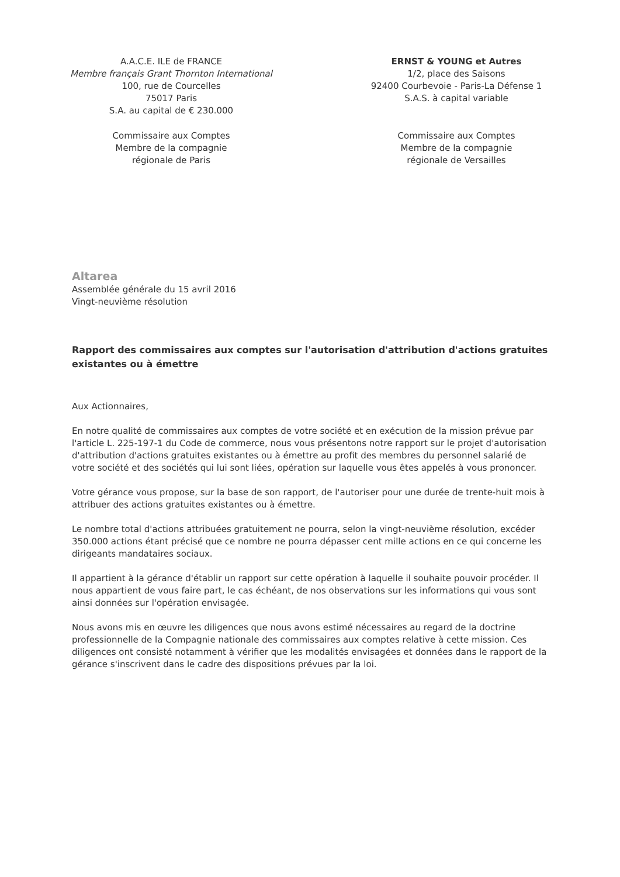A.A.C.E. ILE de FRANCE
Membre français Grant Thornton International
100, rue de Courcelles
75017 Paris
S.A. au capital de € 230.000
Commissaire aux Comptes
Membre de la compagnie
régionale de Paris
ERNST & YOUNG et Autres
1/2, place des Saisons
92400 Courbevoie - Paris-La Défense 1
S.A.S. à capital variable
Commissaire aux Comptes
Membre de la compagnie
régionale de Versailles
Altarea
Assemblée générale du 15 avril 2016
Vingt-neuvième résolution
Rapport des commissaires aux comptes sur l'autorisation d'attribution d'actions gratuites existantes ou à émettre
Aux Actionnaires,
En notre qualité de commissaires aux comptes de votre société et en exécution de la mission prévue par l'article L. 225-197-1 du Code de commerce, nous vous présentons notre rapport sur le projet d'autorisation d'attribution d'actions gratuites existantes ou à émettre au profit des membres du personnel salarié de votre société et des sociétés qui lui sont liées, opération sur laquelle vous êtes appelés à vous prononcer.
Votre gérance vous propose, sur la base de son rapport, de l'autoriser pour une durée de trente-huit mois à attribuer des actions gratuites existantes ou à émettre.
Le nombre total d'actions attribuées gratuitement ne pourra, selon la vingt-neuvième résolution, excéder 350.000 actions étant précisé que ce nombre ne pourra dépasser cent mille actions en ce qui concerne les dirigeants mandataires sociaux.
Il appartient à la gérance d'établir un rapport sur cette opération à laquelle il souhaite pouvoir procéder. Il nous appartient de vous faire part, le cas échéant, de nos observations sur les informations qui vous sont ainsi données sur l'opération envisagée.
Nous avons mis en œuvre les diligences que nous avons estimé nécessaires au regard de la doctrine professionnelle de la Compagnie nationale des commissaires aux comptes relative à cette mission. Ces diligences ont consisté notamment à vérifier que les modalités envisagées et données dans le rapport de la gérance s'inscrivent dans le cadre des dispositions prévues par la loi.